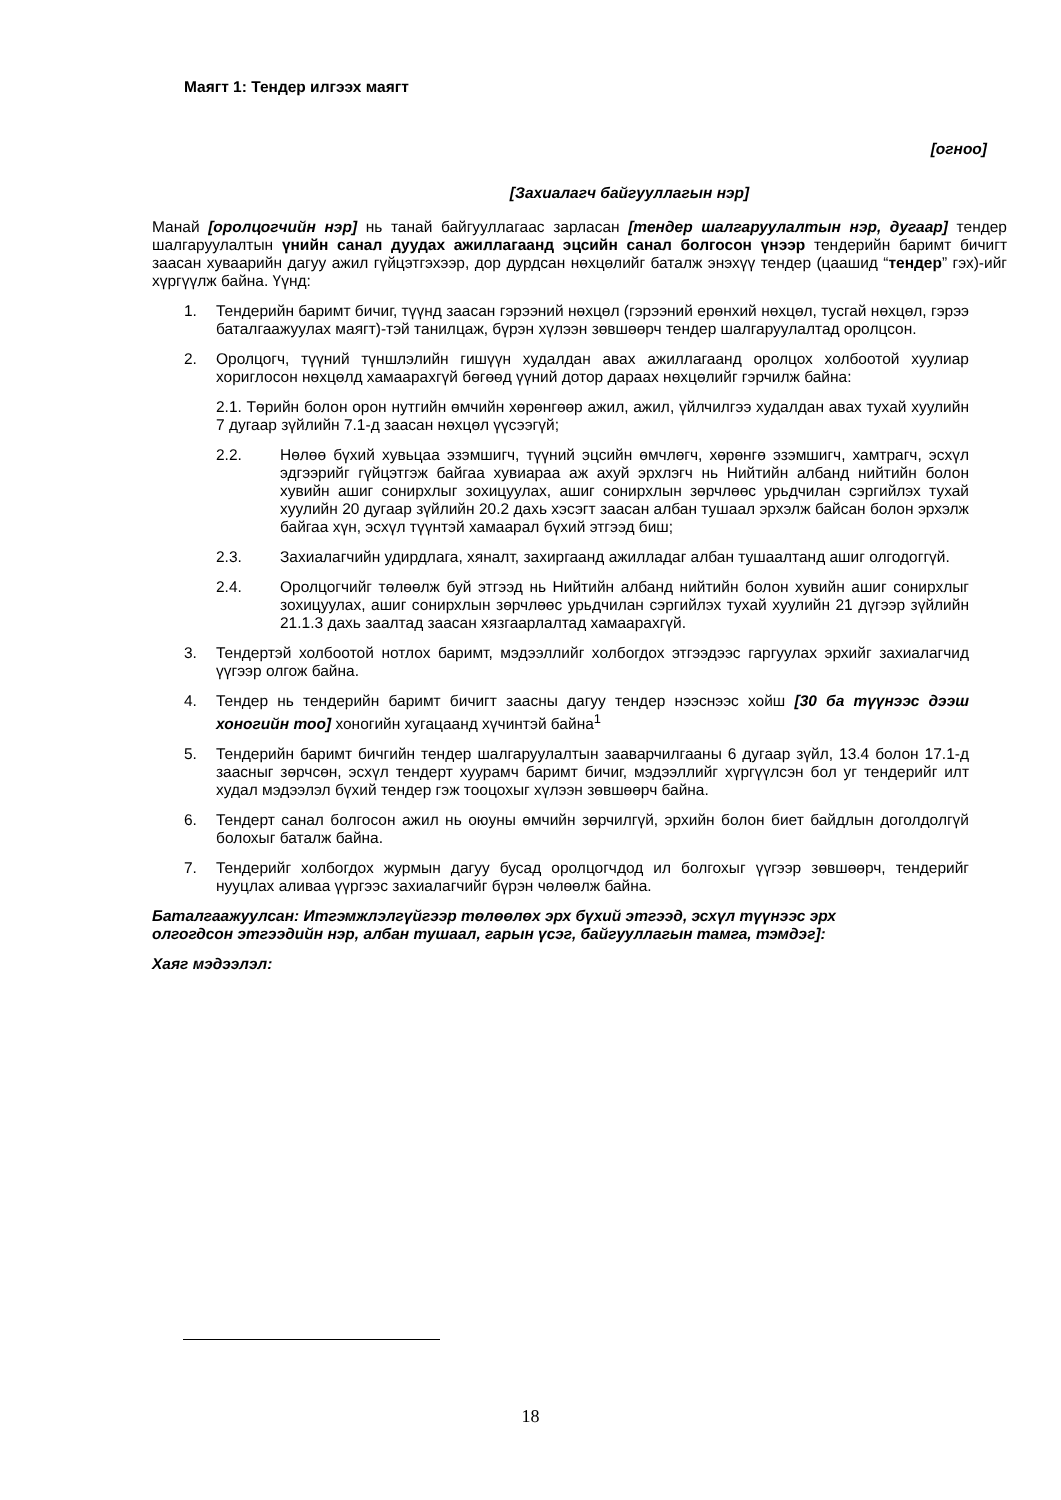Маягт 1: Тендер илгээх маягт
[огноо]
[Захиалагч байгууллагын нэр]
Манай [оролцогчийн нэр] нь танай байгууллагаас зарласан [тендер шалгаруулалтын нэр, дугаар] тендер шалгаруулалтын үнийн санал дуудах ажиллагаанд эцсийн санал болгосон үнээр тендерийн баримт бичигт заасан хуваарийн дагуу ажил гүйцэтгэхээр, дор дурдсан нөхцөлийг баталж энэхүү тендер (цаашид “тендер” гэх)-ийг хүргүүлж байна. Үүнд:
1. Тендерийн баримт бичиг, түүнд заасан гэрээний нөхцөл (гэрээний ерөнхий нөхцөл, тусгай нөхцөл, гэрээ баталгаажуулах маягт)-тэй танилцаж, бүрэн хүлээн зөвшөөрч тендер шалгаруулалтад оролцсон.
2. Оролцогч, түүний түншлэлийн гишүүн худалдан авах ажиллагаанд оролцох холбоотой хуулиар хориглосон нөхцөлд хамаарахгүй бөгөөд үүний дотор дараах нөхцөлийг гэрчилж байна:
2.1. Төрийн болон орон нутгийн өмчийн хөрөнгөөр ажил, ажил, үйлчилгээ худалдан авах тухай хуулийн 7 дугаар зүйлийн 7.1-д заасан нөхцөл үүсээгүй;
2.2. Нөлөө бүхий хувьцаа эзэмшигч, түүний эцсийн өмчлөгч, хөрөнгө эзэмшигч, хамтрагч, эсхүл эдгээрийг гүйцэтгэж байгаа хувиараа аж ахуй эрхлэгч нь Нийтийн албанд нийтийн болон хувийн ашиг сонирхлыг зохицуулах, ашиг сонирхлын зөрчлөөс урьдчилан сэргийлэх тухай хуулийн 20 дугаар зүйлийн 20.2 дахь хэсэгт заасан албан тушаал эрхэлж байсан болон эрхэлж байгаа хүн, эсхүл түүнтэй хамаарал бүхий этгээд биш;
2.3. Захиалагчийн удирдлага, хяналт, захиргаанд ажилладаг албан тушаалтанд ашиг олгодоггүй.
2.4. Оролцогчийг төлөөлж буй этгээд нь Нийтийн албанд нийтийн болон хувийн ашиг сонирхлыг зохицуулах, ашиг сонирхлын зөрчлөөс урьдчилан сэргийлэх тухай хуулийн 21 дүгээр зүйлийн 21.1.3 дахь заалтад заасан хязгаарлалтад хамаарахгүй.
3. Тендертэй холбоотой нотлох баримт, мэдээллийг холбогдох этгээдээс гаргуулах эрхийг захиалагчид үүгээр олгож байна.
4. Тендер нь тендерийн баримт бичигт заасны дагуу тендер нээснээс хойш [30 ба түүнээс дээш хоногийн тоо] хоногийн хугацаанд хүчинтэй байна<sup>1</sup>
5. Тендерийн баримт бичгийн тендер шалгаруулалтын зааварчилгааны 6 дугаар зүйл, 13.4 болон 17.1-д заасныг зөрчсөн, эсхүл тендерт хуурамч баримт бичиг, мэдээллийг хүргүүлсэн бол уг тендерийг илт худал мэдээлэл бүхий тендер гэж тооцохыг хүлээн зөвшөөрч байна.
6. Тендерт санал болгосон ажил нь оюуны өмчийн зөрчилгүй, эрхийн болон биет байдлын доголдолгүй болохыг баталж байна.
7. Тендерийг холбогдох журмын дагуу бусад оролцогчдод ил болгохыг үүгээр зөвшөөрч, тендерийг нууцлах аливаа үүргээс захиалагчийг бүрэн чөлөөлж байна.
Баталгаажуулсан: Итгэмжлэлгүйгээр төлөөлөх эрх бүхий этгээд, эсхүл түүнээс эрх олгогдсон этгээдийн нэр, албан тушаал, гарын үсэг, байгууллагын тамга, тэмдэг]:
Хаяг мэдээлэл:
18